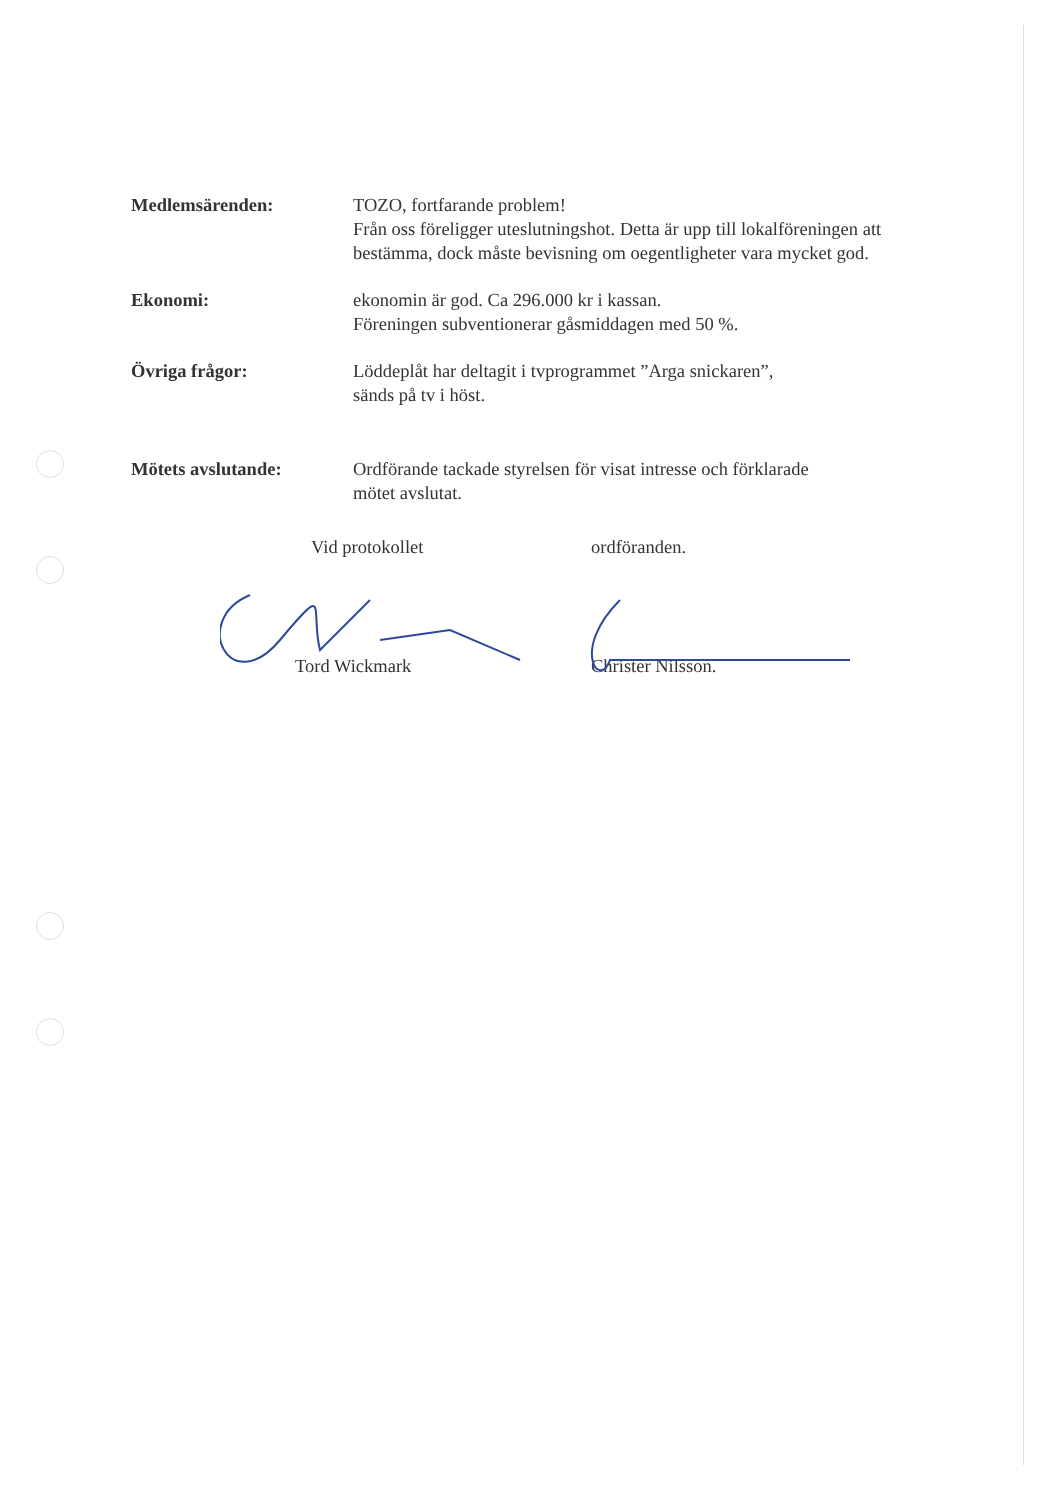Medlemsärenden: TOZO, fortfarande problem!
Från oss föreligger uteslutningshot. Detta är upp till lokalföreningen att bestämma, dock måste bevisning om oegentligheter vara mycket god.
Ekonomi: ekonomin är god. Ca 296.000 kr i kassan.
Föreningen subventionerar gåsmiddagen med 50 %.
Övriga frågor: Löddeplåt har deltagit i tvprogrammet ”Arga snickaren”,
sänds på tv i höst.
Mötets avslutande: Ordförande tackade styrelsen för visat intresse och förklarade
mötet avslutat.
Vid protokollet
Tord Wickmark
ordföranden.
Christer Nilsson.